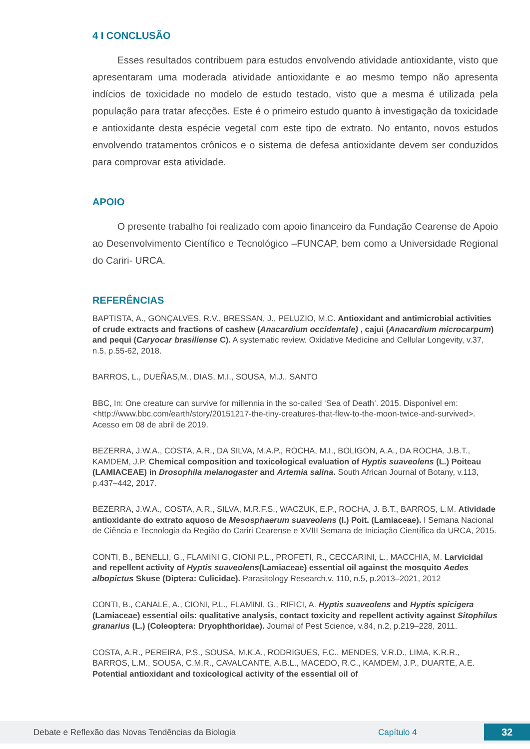4 I CONCLUSÃO
Esses resultados contribuem para estudos envolvendo atividade antioxidante, visto que apresentaram uma moderada atividade antioxidante e ao mesmo tempo não apresenta indícios de toxicidade no modelo de estudo testado, visto que a mesma é utilizada pela população para tratar afecções. Este é o primeiro estudo quanto à investigação da toxicidade e antioxidante desta espécie vegetal com este tipo de extrato. No entanto, novos estudos envolvendo tratamentos crônicos e o sistema de defesa antioxidante devem ser conduzidos para comprovar esta atividade.
APOIO
O presente trabalho foi realizado com apoio financeiro da Fundação Cearense de Apoio ao Desenvolvimento Científico e Tecnológico –FUNCAP, bem como a Universidade Regional do Cariri- URCA.
REFERÊNCIAS
BAPTISTA, A., GONÇALVES, R.V., BRESSAN, J., PELUZIO, M.C. Antioxidant and antimicrobial activities of crude extracts and fractions of cashew (Anacardium occidentale) , cajui (Anacardium microcarpum) and pequi (Caryocar brasiliense C). A systematic review. Oxidative Medicine and Cellular Longevity, v.37, n.5, p.55-62, 2018.
BARROS, L., DUEÑAS,M., DIAS, M.I., SOUSA, M.J., SANTO
BBC, In: One creature can survive for millennia in the so-called ‘Sea of Death’. 2015. Disponível em: <http://www.bbc.com/earth/story/20151217-the-tiny-creatures-that-flew-to-the-moon-twice-and-survived>. Acesso em 08 de abril de 2019.
BEZERRA, J.W.A., COSTA, A.R., DA SILVA, M.A.P., ROCHA, M.I., BOLIGON, A.A., DA ROCHA, J.B.T., KAMDEM, J.P. Chemical composition and toxicological evaluation of Hyptis suaveolens (L.) Poiteau (LAMIACEAE) in Drosophila melanogaster and Artemia salina. South African Journal of Botany, v.113, p.437–442, 2017.
BEZERRA, J.W.A., COSTA, A.R., SILVA, M.R.F.S., WACZUK, E.P., ROCHA, J. B.T., BARROS, L.M. Atividade antioxidante do extrato aquoso de Mesosphaerum suaveolens (l.) Poit. (Lamiaceae). I Semana Nacional de Ciência e Tecnologia da Região do Cariri Cearense e XVIII Semana de Iniciação Científica da URCA, 2015.
CONTI, B., BENELLI, G., FLAMINI G, CIONI P.L., PROFETI, R., CECCARINI, L., MACCHIA, M. Larvicidal and repellent activity of Hyptis suaveolens(Lamiaceae) essential oil against the mosquito Aedes albopictus Skuse (Diptera: Culicidae). Parasitology Research,v. 110, n.5, p.2013–2021, 2012
CONTI, B., CANALE, A., CIONI, P.L., FLAMINI, G., RIFICI, A. Hyptis suaveolens and Hyptis spicigera (Lamiaceae) essential oils: qualitative analysis, contact toxicity and repellent activity against Sitophilus granarius (L.) (Coleoptera: Dryophthoridae). Journal of Pest Science, v.84, n.2, p.219–228, 2011.
COSTA, A.R., PEREIRA, P.S., SOUSA, M.K.A., RODRIGUES, F.C., MENDES, V.R.D., LIMA, K.R.R., BARROS, L.M., SOUSA, C.M.R., CAVALCANTE, A.B.L., MACEDO, R.C., KAMDEM, J.P., DUARTE, A.E. Potential antioxidant and toxicological activity of the essential oil of
Debate e Reflexão das Novas Tendências da Biologia Capítulo 4 32